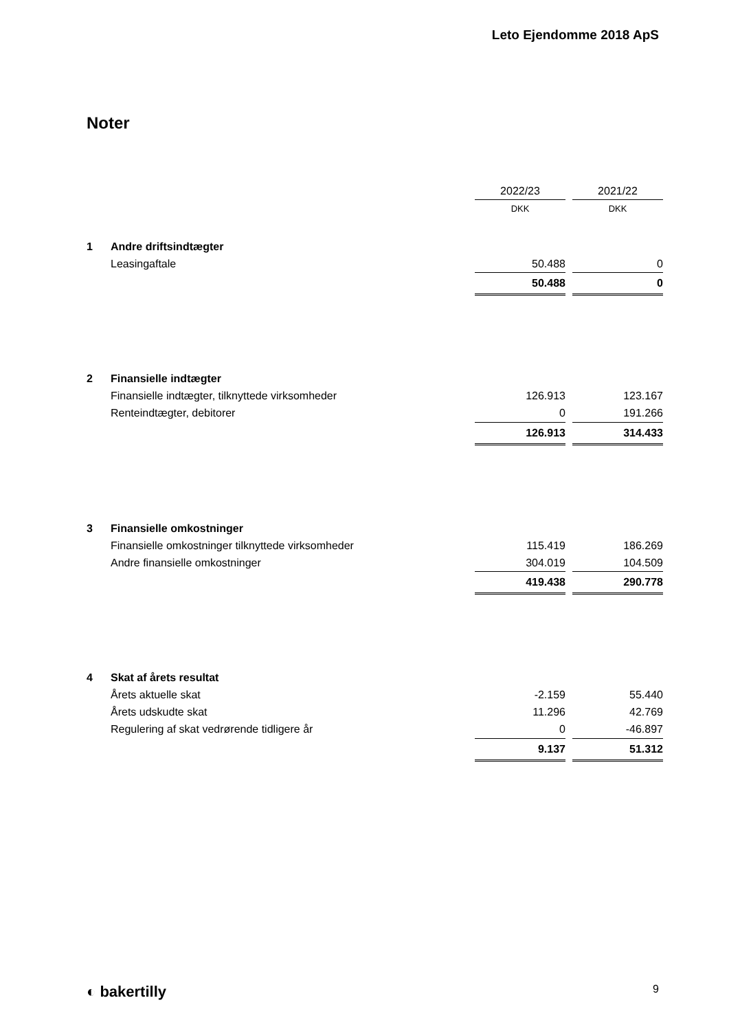Leto Ejendomme 2018 ApS
Noter
| | | 2022/23 | | 2021/22 |
| | | DKK | | DKK |
| 1 | Andre driftsindtægter | | | |
| | Leasingaftale | 50.488 | | 0 |
| | | 50.488 | | 0 |
| 2 | Finansielle indtægter | | | |
| | Finansielle indtægter, tilknyttede virksomheder | 126.913 | | 123.167 |
| | Renteindtægter, debitorer | 0 | | 191.266 |
| | | 126.913 | | 314.433 |
| 3 | Finansielle omkostninger | | | |
| | Finansielle omkostninger tilknyttede virksomheder | 115.419 | | 186.269 |
| | Andre finansielle omkostninger | 304.019 | | 104.509 |
| | | 419.438 | | 290.778 |
| 4 | Skat af årets resultat | | | |
| | Årets aktuelle skat | -2.159 | | 55.440 |
| | Årets udskudte skat | 11.296 | | 42.769 |
| | Regulering af skat vedrørende tidligere år | 0 | | -46.897 |
| | | 9.137 | | 51.312 |
◐ bakertilly 9